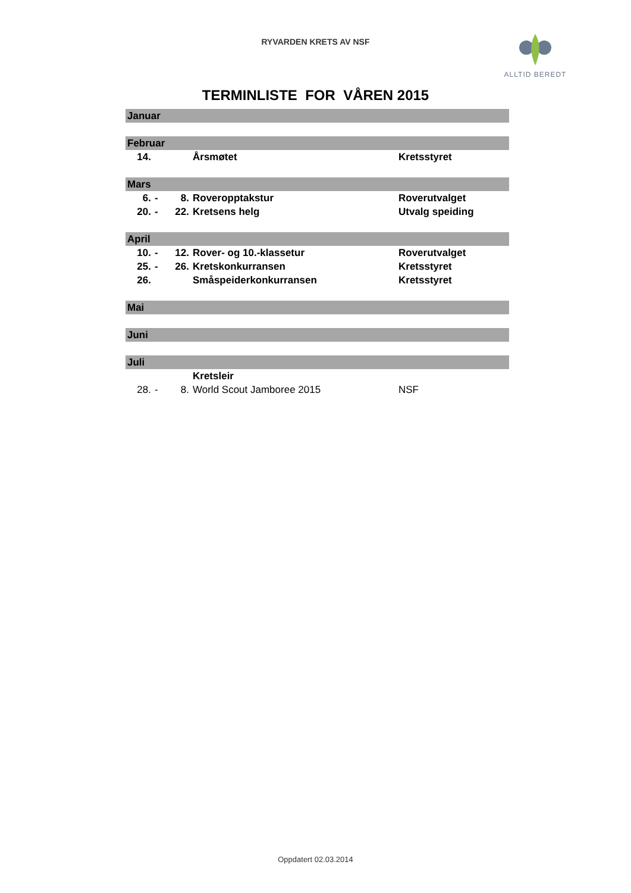RYVARDEN KRETS AV NSF
ALLTID BEREDT
TERMINLISTE FOR VÅREN 2015
| Januar | | | | |
| Februar | | | | |
| 14. | | | Årsmøtet | Kretsstyret |
| Mars | | | | |
| 6. | - | 8. | Roveropptakstur | Roverutvalget |
| 20. | - | 22. | Kretsens helg | Utvalg speiding |
| April | | | | |
| 10. | - | 12. | Rover- og 10.-klassetur | Roverutvalget |
| 25. | - | 26. | Kretskonkurransen | Kretsstyret |
| 26. | | | Småspeiderkonkurransen | Kretsstyret |
| Mai | | | | |
| Juni | | | | |
| Juli | | | | |
| | | | Kretsleir | |
| 28. | - | 8. | World Scout Jamboree 2015 | NSF |
Oppdatert 02.03.2014